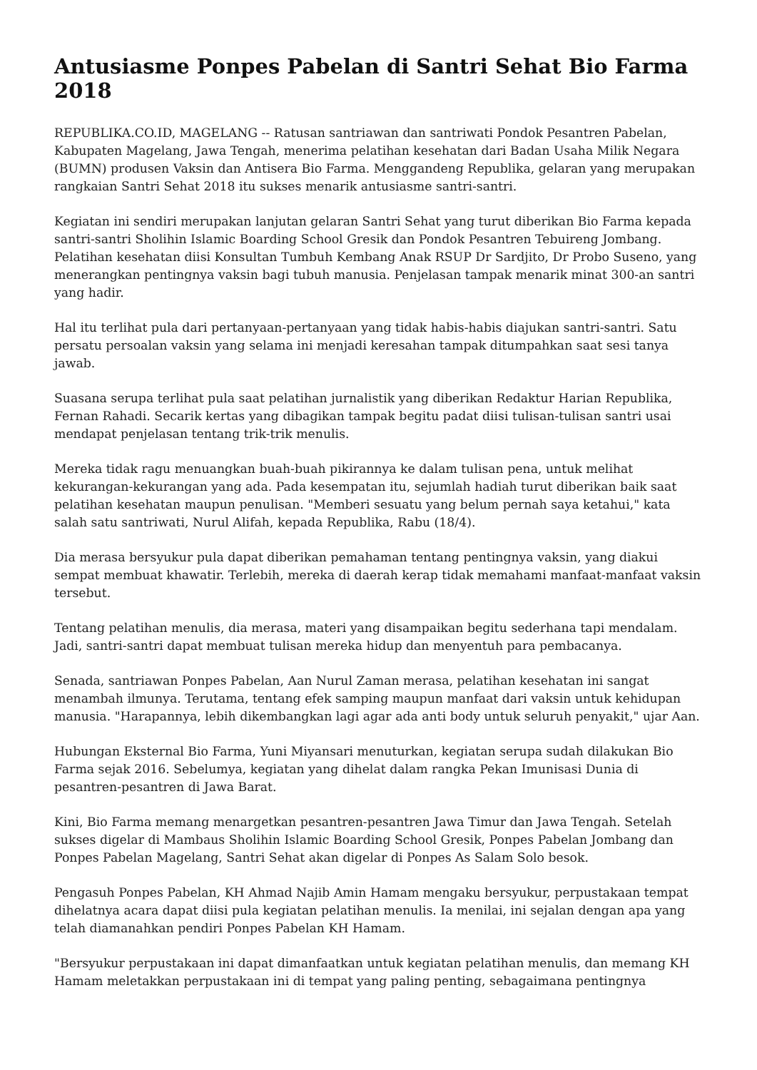Antusiasme Ponpes Pabelan di Santri Sehat Bio Farma 2018
REPUBLIKA.CO.ID, MAGELANG -- Ratusan santriawan dan santriwati Pondok Pesantren Pabelan, Kabupaten Magelang, Jawa Tengah, menerima pelatihan kesehatan dari Badan Usaha Milik Negara (BUMN) produsen Vaksin dan Antisera Bio Farma. Menggandeng Republika, gelaran yang merupakan rangkaian Santri Sehat 2018 itu sukses menarik antusiasme santri-santri.
Kegiatan ini sendiri merupakan lanjutan gelaran Santri Sehat yang turut diberikan Bio Farma kepada santri-santri Sholihin Islamic Boarding School Gresik dan Pondok Pesantren Tebuireng Jombang. Pelatihan kesehatan diisi Konsultan Tumbuh Kembang Anak RSUP Dr Sardjito, Dr Probo Suseno, yang menerangkan pentingnya vaksin bagi tubuh manusia. Penjelasan tampak menarik minat 300-an santri yang hadir.
Hal itu terlihat pula dari pertanyaan-pertanyaan yang tidak habis-habis diajukan santri-santri. Satu persatu persoalan vaksin yang selama ini menjadi keresahan tampak ditumpahkan saat sesi tanya jawab.
Suasana serupa terlihat pula saat pelatihan jurnalistik yang diberikan Redaktur Harian Republika, Fernan Rahadi. Secarik kertas yang dibagikan tampak begitu padat diisi tulisan-tulisan santri usai mendapat penjelasan tentang trik-trik menulis.
Mereka tidak ragu menuangkan buah-buah pikirannya ke dalam tulisan pena, untuk melihat kekurangan-kekurangan yang ada. Pada kesempatan itu, sejumlah hadiah turut diberikan baik saat pelatihan kesehatan maupun penulisan. "Memberi sesuatu yang belum pernah saya ketahui," kata salah satu santriwati, Nurul Alifah, kepada Republika, Rabu (18/4).
Dia merasa bersyukur pula dapat diberikan pemahaman tentang pentingnya vaksin, yang diakui sempat membuat khawatir. Terlebih, mereka di daerah kerap tidak memahami manfaat-manfaat vaksin tersebut.
Tentang pelatihan menulis, dia merasa, materi yang disampaikan begitu sederhana tapi mendalam. Jadi, santri-santri dapat membuat tulisan mereka hidup dan menyentuh para pembacanya.
Senada, santriawan Ponpes Pabelan, Aan Nurul Zaman merasa, pelatihan kesehatan ini sangat menambah ilmunya. Terutama, tentang efek samping maupun manfaat dari vaksin untuk kehidupan manusia. "Harapannya, lebih dikembangkan lagi agar ada anti body untuk seluruh penyakit," ujar Aan.
Hubungan Eksternal Bio Farma, Yuni Miyansari menuturkan, kegiatan serupa sudah dilakukan Bio Farma sejak 2016. Sebelumya, kegiatan yang dihelat dalam rangka Pekan Imunisasi Dunia di pesantren-pesantren di Jawa Barat.
Kini, Bio Farma memang menargetkan pesantren-pesantren Jawa Timur dan Jawa Tengah. Setelah sukses digelar di Mambaus Sholihin Islamic Boarding School Gresik, Ponpes Pabelan Jombang dan Ponpes Pabelan Magelang, Santri Sehat akan digelar di Ponpes As Salam Solo besok.
Pengasuh Ponpes Pabelan, KH Ahmad Najib Amin Hamam mengaku bersyukur, perpustakaan tempat dihelatnya acara dapat diisi pula kegiatan pelatihan menulis. Ia menilai, ini sejalan dengan apa yang telah diamanahkan pendiri Ponpes Pabelan KH Hamam.
"Bersyukur perpustakaan ini dapat dimanfaatkan untuk kegiatan pelatihan menulis, dan memang KH Hamam meletakkan perpustakaan ini di tempat yang paling penting, sebagaimana pentingnya